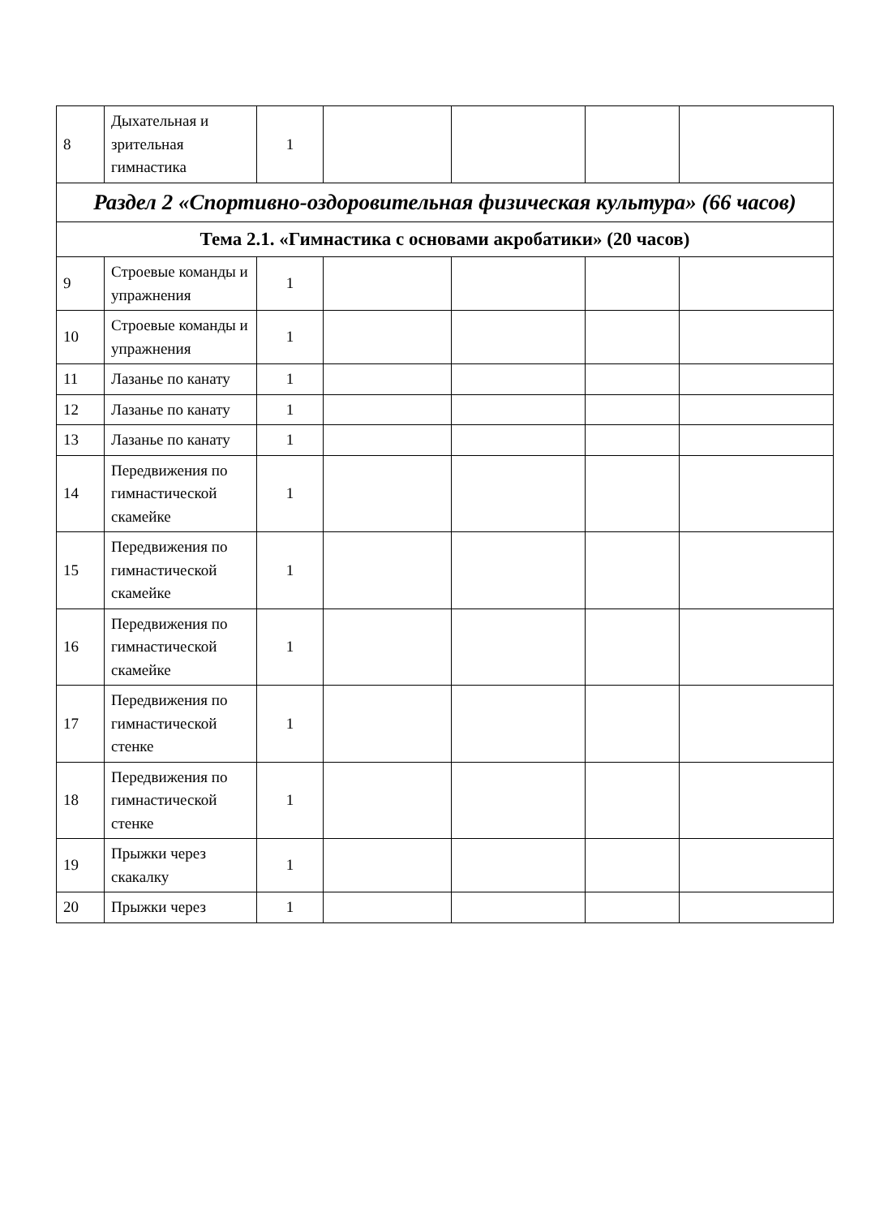| 8 | Дыхательная и зрительная гимнастика | 1 | | | | |
| Раздел 2 «Спортивно-оздоровительная физическая культура» (66 часов) | | | | | | |
| Тема 2.1. «Гимнастика с основами акробатики» (20 часов) | | | | | | |
| 9 | Строевые команды и упражнения | 1 | | | | |
| 10 | Строевые команды и упражнения | 1 | | | | |
| 11 | Лазанье по канату | 1 | | | | |
| 12 | Лазанье по канату | 1 | | | | |
| 13 | Лазанье по канату | 1 | | | | |
| 14 | Передвижения по гимнастической скамейке | 1 | | | | |
| 15 | Передвижения по гимнастической скамейке | 1 | | | | |
| 16 | Передвижения по гимнастической скамейке | 1 | | | | |
| 17 | Передвижения по гимнастической стенке | 1 | | | | |
| 18 | Передвижения по гимнастической стенке | 1 | | | | |
| 19 | Прыжки через скакалку | 1 | | | | |
| 20 | Прыжки через | 1 | | | | |